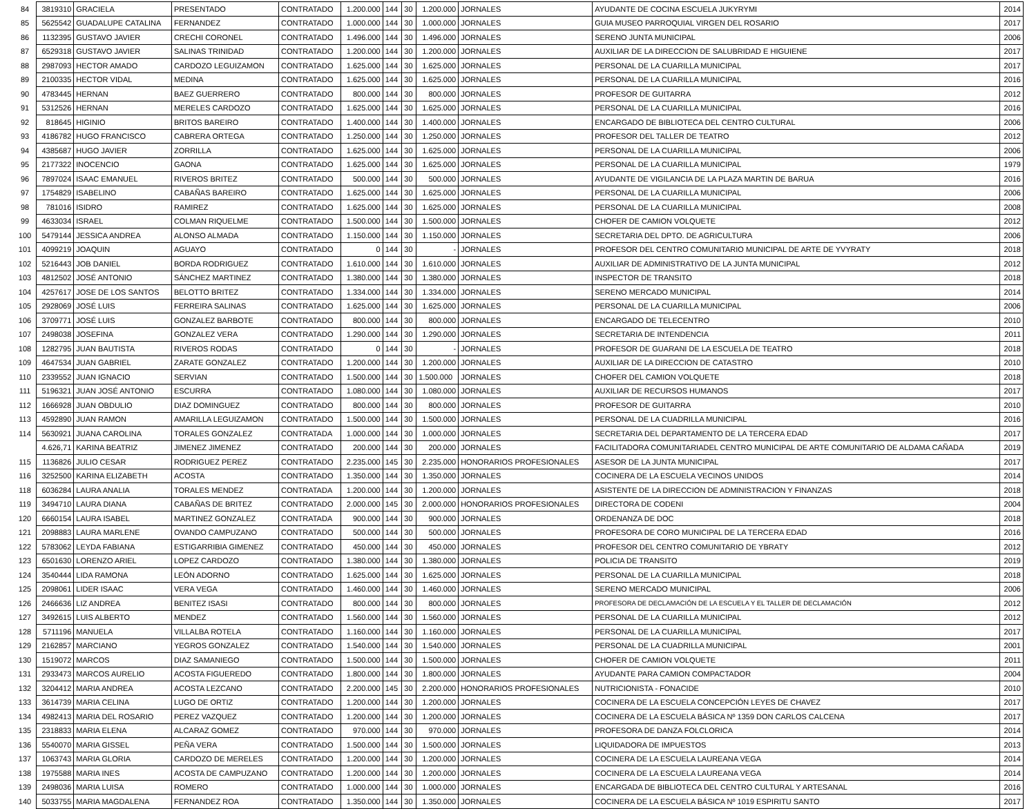| 84 | 3819310 | GRACIELA | PRESENTADO | CONTRATADO | 1.200.000 | 144 | 30 | 1.200.000 | JORNALES | AYUDANTE DE COCINA ESCUELA JUKYRYMI | 2014 |
| 85 | 5625542 | GUADALUPE CATALINA | FERNANDEZ | CONTRATADO | 1.000.000 | 144 | 30 | 1.000.000 | JORNALES | GUIA MUSEO PARROQUIAL VIRGEN DEL ROSARIO | 2017 |
| 86 | 1132395 | GUSTAVO JAVIER | CRECHI CORONEL | CONTRATADO | 1.496.000 | 144 | 30 | 1.496.000 | JORNALES | SERENO JUNTA MUNICIPAL | 2006 |
| 87 | 6529318 | GUSTAVO JAVIER | SALINAS TRINIDAD | CONTRATADO | 1.200.000 | 144 | 30 | 1.200.000 | JORNALES | AUXILIAR DE LA DIRECCION DE SALUBRIDAD E HIGUIENE | 2017 |
| 88 | 2987093 | HECTOR AMADO | CARDOZO LEGUIZAMON | CONTRATADO | 1.625.000 | 144 | 30 | 1.625.000 | JORNALES | PERSONAL DE LA CUARILLA MUNICIPAL | 2017 |
| 89 | 2100335 | HECTOR VIDAL | MEDINA | CONTRATADO | 1.625.000 | 144 | 30 | 1.625.000 | JORNALES | PERSONAL DE LA CUARILLA MUNICIPAL | 2016 |
| 90 | 4783445 | HERNAN | BAEZ GUERRERO | CONTRATADO | 800.000 | 144 | 30 | 800.000 | JORNALES | PROFESOR DE GUITARRA | 2012 |
| 91 | 5312526 | HERNAN | MERELES CARDOZO | CONTRATADO | 1.625.000 | 144 | 30 | 1.625.000 | JORNALES | PERSONAL DE LA CUARILLA MUNICIPAL | 2016 |
| 92 | 818645 | HIGINIO | BRITOS BAREIRO | CONTRATADO | 1.400.000 | 144 | 30 | 1.400.000 | JORNALES | ENCARGADO DE BIBLIOTECA DEL CENTRO CULTURAL | 2006 |
| 93 | 4186782 | HUGO FRANCISCO | CABRERA ORTEGA | CONTRATADO | 1.250.000 | 144 | 30 | 1.250.000 | JORNALES | PROFESOR DEL TALLER DE TEATRO | 2012 |
| 94 | 4385687 | HUGO JAVIER | ZORRILLA | CONTRATADO | 1.625.000 | 144 | 30 | 1.625.000 | JORNALES | PERSONAL DE LA CUARILLA MUNICIPAL | 2006 |
| 95 | 2177322 | INOCENCIO | GAONA | CONTRATADO | 1.625.000 | 144 | 30 | 1.625.000 | JORNALES | PERSONAL DE LA CUARILLA MUNICIPAL | 1979 |
| 96 | 7897024 | ISAAC EMANUEL | RIVEROS BRITEZ | CONTRATADO | 500.000 | 144 | 30 | 500.000 | JORNALES | AYUDANTE DE VIGILANCIA DE LA PLAZA MARTIN DE BARUA | 2016 |
| 97 | 1754829 | ISABELINO | CABAÑAS BAREIRO | CONTRATADO | 1.625.000 | 144 | 30 | 1.625.000 | JORNALES | PERSONAL DE LA CUARILLA MUNICIPAL | 2006 |
| 98 | 781016 | ISIDRO | RAMIREZ | CONTRATADO | 1.625.000 | 144 | 30 | 1.625.000 | JORNALES | PERSONAL DE LA CUARILLA MUNICIPAL | 2008 |
| 99 | 4633034 | ISRAEL | COLMAN RIQUELME | CONTRATADO | 1.500.000 | 144 | 30 | 1.500.000 | JORNALES | CHOFER DE CAMION VOLQUETE | 2012 |
| 100 | 5479144 | JESSICA ANDREA | ALONSO ALMADA | CONTRATADO | 1.150.000 | 144 | 30 | 1.150.000 | JORNALES | SECRETARIA DEL DPTO. DE AGRICULTURA | 2006 |
| 101 | 4099219 | JOAQUIN | AGUAYO | CONTRATADO | 0 | 144 | 30 | - | JORNALES | PROFESOR DEL CENTRO COMUNITARIO MUNICIPAL DE ARTE DE YVYRATY | 2018 |
| 102 | 5216443 | JOB DANIEL | BORDA RODRIGUEZ | CONTRATADO | 1.610.000 | 144 | 30 | 1.610.000 | JORNALES | AUXILIAR DE ADMINISTRATIVO DE LA JUNTA MUNICIPAL | 2012 |
| 103 | 4812502 | JOSÉ ANTONIO | SÁNCHEZ MARTINEZ | CONTRATADO | 1.380.000 | 144 | 30 | 1.380.000 | JORNALES | INSPECTOR DE TRANSITO | 2018 |
| 104 | 4257617 | JOSE DE LOS SANTOS | BELOTTO BRITEZ | CONTRATADO | 1.334.000 | 144 | 30 | 1.334.000 | JORNALES | SERENO MERCADO MUNICIPAL | 2014 |
| 105 | 2928069 | JOSÉ LUIS | FERREIRA SALINAS | CONTRATADO | 1.625.000 | 144 | 30 | 1.625.000 | JORNALES | PERSONAL DE LA CUARILLA MUNICIPAL | 2006 |
| 106 | 3709771 | JOSÉ LUIS | GONZALEZ BARBOTE | CONTRATADO | 800.000 | 144 | 30 | 800.000 | JORNALES | ENCARGADO DE TELECENTRO | 2010 |
| 107 | 2498038 | JOSEFINA | GONZALEZ VERA | CONTRATADO | 1.290.000 | 144 | 30 | 1.290.000 | JORNALES | SECRETARIA DE INTENDENCIA | 2011 |
| 108 | 1282795 | JUAN BAUTISTA | RIVEROS RODAS | CONTRATADO | 0 | 144 | 30 | - | JORNALES | PROFESOR DE GUARANI DE LA ESCUELA DE TEATRO | 2018 |
| 109 | 4647534 | JUAN GABRIEL | ZARATE GONZALEZ | CONTRATADO | 1.200.000 | 144 | 30 | 1.200.000 | JORNALES | AUXILIAR DE LA DIRECCION DE CATASTRO | 2010 |
| 110 | 2339552 | JUAN IGNACIO | SERVIAN | CONTRATADO | 1.500.000 | 144 | 30 | 1.500.000 | JORNALES | CHOFER DEL CAMION VOLQUETE | 2018 |
| 111 | 5196321 | JUAN JOSÉ ANTONIO | ESCURRA | CONTRATADO | 1.080.000 | 144 | 30 | 1.080.000 | JORNALES | AUXILIAR DE RECURSOS HUMANOS | 2017 |
| 112 | 1666928 | JUAN OBDULIO | DIAZ DOMINGUEZ | CONTRATADO | 800.000 | 144 | 30 | 800.000 | JORNALES | PROFESOR DE GUITARRA | 2010 |
| 113 | 4592890 | JUAN RAMON | AMARILLA LEGUIZAMON | CONTRATADO | 1.500.000 | 144 | 30 | 1.500.000 | JORNALES | PERSONAL DE LA CUADRILLA MUNICIPAL | 2016 |
| 114 | 5630921 | JUANA CAROLINA | TORALES GONZALEZ | CONTRATADA | 1.000.000 | 144 | 30 | 1.000.000 | JORNALES | SECRETARIA DEL DEPARTAMENTO DE LA TERCERA EDAD | 2017 |
| | 4.626,71 | KARINA BEATRIZ | JIMENEZ JIMENEZ | CONTRATADO | 200.000 | 144 | 30 | 200.000 | JORNALES | FACILITADORA COMUNITARIADEL CENTRO MUNICIPAL DE ARTE COMUNITARIO DE ALDAMA CAÑADA | 2019 |
| 115 | 1136826 | JULIO CESAR | RODRIGUEZ PEREZ | CONTRATADO | 2.235.000 | 145 | 30 | 2.235.000 | HONORARIOS PROFESIONALES | ASESOR DE LA JUNTA MUNICIPAL | 2017 |
| 116 | 3252500 | KARINA ELIZABETH | ACOSTA | CONTRATADO | 1.350.000 | 144 | 30 | 1.350.000 | JORNALES | COCINERA DE LA ESCUELA VECINOS UNIDOS | 2014 |
| 118 | 6036284 | LAURA ANALIA | TORALES MENDEZ | CONTRATADA | 1.200.000 | 144 | 30 | 1.200.000 | JORNALES | ASISTENTE DE LA DIRECCION DE ADMINISTRACION Y FINANZAS | 2018 |
| 119 | 3494710 | LAURA DIANA | CABAÑAS DE BRITEZ | CONTRATADO | 2.000.000 | 145 | 30 | 2.000.000 | HONORARIOS PROFESIONALES | DIRECTORA DE CODENI | 2004 |
| 120 | 6660154 | LAURA ISABEL | MARTINEZ GONZALEZ | CONTRATADA | 900.000 | 144 | 30 | 900.000 | JORNALES | ORDENANZA DE DOC | 2018 |
| 121 | 2098883 | LAURA MARLENE | OVANDO CAMPUZANO | CONTRATADO | 500.000 | 144 | 30 | 500.000 | JORNALES | PROFESORA DE CORO MUNICIPAL DE LA TERCERA EDAD | 2016 |
| 122 | 5783062 | LEYDA FABIANA | ESTIGARRIBIA GIMENEZ | CONTRATADO | 450.000 | 144 | 30 | 450.000 | JORNALES | PROFESOR DEL CENTRO COMUNITARIO DE YBRATY | 2012 |
| 123 | 6501630 | LORENZO ARIEL | LOPEZ CARDOZO | CONTRATADO | 1.380.000 | 144 | 30 | 1.380.000 | JORNALES | POLICIA DE TRANSITO | 2019 |
| 124 | 3540444 | LIDA RAMONA | LEÓN ADORNO | CONTRATADO | 1.625.000 | 144 | 30 | 1.625.000 | JORNALES | PERSONAL DE LA CUARILLA MUNICIPAL | 2018 |
| 125 | 2098061 | LIDER ISAAC | VERA VEGA | CONTRATADO | 1.460.000 | 144 | 30 | 1.460.000 | JORNALES | SERENO MERCADO MUNICIPAL | 2006 |
| 126 | 2466636 | LIZ ANDREA | BENITEZ ISASI | CONTRATADO | 800.000 | 144 | 30 | 800.000 | JORNALES | PROFESORA DE DECLAMACIÓN DE LA ESCUELA Y EL TALLER DE DECLAMACIÓN | 2012 |
| 127 | 3492615 | LUIS ALBERTO | MENDEZ | CONTRATADO | 1.560.000 | 144 | 30 | 1.560.000 | JORNALES | PERSONAL DE LA CUARILLA MUNICIPAL | 2012 |
| 128 | 5711196 | MANUELA | VILLALBA ROTELA | CONTRATADO | 1.160.000 | 144 | 30 | 1.160.000 | JORNALES | PERSONAL DE LA CUARILLA MUNICIPAL | 2017 |
| 129 | 2162857 | MARCIANO | YEGROS GONZALEZ | CONTRATADO | 1.540.000 | 144 | 30 | 1.540.000 | JORNALES | PERSONAL DE LA CUADRILLA MUNICIPAL | 2001 |
| 130 | 1519072 | MARCOS | DIAZ SAMANIEGO | CONTRATADO | 1.500.000 | 144 | 30 | 1.500.000 | JORNALES | CHOFER DE CAMION VOLQUETE | 2011 |
| 131 | 2933473 | MARCOS AURELIO | ACOSTA FIGUEREDO | CONTRATADO | 1.800.000 | 144 | 30 | 1.800.000 | JORNALES | AYUDANTE PARA CAMION COMPACTADOR | 2004 |
| 132 | 3204412 | MARIA ANDREA | ACOSTA LEZCANO | CONTRATADO | 2.200.000 | 145 | 30 | 2.200.000 | HONORARIOS PROFESIONALES | NUTRICIONISTA - FONACIDE | 2010 |
| 133 | 3614739 | MARIA CELINA | LUGO DE ORTIZ | CONTRATADO | 1.200.000 | 144 | 30 | 1.200.000 | JORNALES | COCINERA DE LA ESCUELA CONCEPCIÓN LEYES DE CHAVEZ | 2017 |
| 134 | 4982413 | MARIA DEL ROSARIO | PEREZ VAZQUEZ | CONTRATADO | 1.200.000 | 144 | 30 | 1.200.000 | JORNALES | COCINERA DE LA ESCUELA BÁSICA Nº 1359 DON CARLOS CALCENA | 2017 |
| 135 | 2318833 | MARIA ELENA | ALCARAZ GOMEZ | CONTRATADO | 970.000 | 144 | 30 | 970.000 | JORNALES | PROFESORA DE DANZA FOLCLORICA | 2014 |
| 136 | 5540070 | MARIA GISSEL | PEÑA VERA | CONTRATADO | 1.500.000 | 144 | 30 | 1.500.000 | JORNALES | LIQUIDADORA DE IMPUESTOS | 2013 |
| 137 | 1063743 | MARIA GLORIA | CARDOZO DE MERELES | CONTRATADO | 1.200.000 | 144 | 30 | 1.200.000 | JORNALES | COCINERA DE LA ESCUELA LAUREANA VEGA | 2014 |
| 138 | 1975588 | MARIA INES | ACOSTA DE CAMPUZANO | CONTRATADO | 1.200.000 | 144 | 30 | 1.200.000 | JORNALES | COCINERA DE LA ESCUELA LAUREANA VEGA | 2014 |
| 139 | 2498036 | MARIA LUISA | ROMERO | CONTRATADO | 1.000.000 | 144 | 30 | 1.000.000 | JORNALES | ENCARGADA DE BIBLIOTECA DEL CENTRO CULTURAL Y ARTESANAL | 2016 |
| 140 | 5033755 | MARIA MAGDALENA | FERNANDEZ ROA | CONTRATADO | 1.350.000 | 144 | 30 | 1.350.000 | JORNALES | COCINERA DE LA ESCUELA BÁSICA Nº 1019 ESPIRITU SANTO | 2017 |